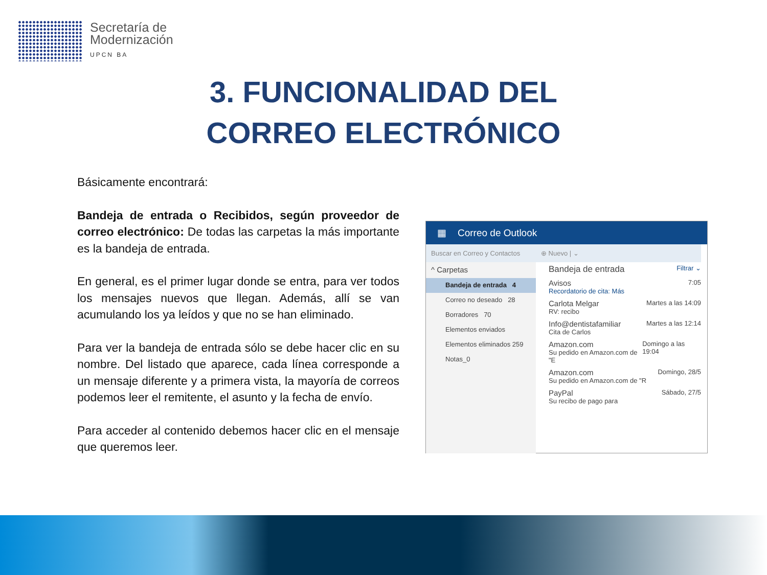Secretaría de
Modernización
UPCN BA
3. FUNCIONALIDAD DEL
CORREO ELECTRÓNICO
Básicamente encontrará:
Bandeja de entrada o Recibidos, según proveedor de correo electrónico: De todas las carpetas la más importante es la bandeja de entrada.
En general, es el primer lugar donde se entra, para ver todos los mensajes nuevos que llegan. Además, allí se van acumulando los ya leídos y que no se han eliminado.
Para ver la bandeja de entrada sólo se debe hacer clic en su nombre. Del listado que aparece, cada línea corresponde a un mensaje diferente y a primera vista, la mayoría de correos podemos leer el remitente, el asunto y la fecha de envío.
Para acceder al contenido debemos hacer clic en el mensaje que queremos leer.
▦ Correo de Outlook
Buscar en Correo y Contactos
^ Carpetas
Bandeja de entrada 4
Correo no deseado 28
Borradores 70
Elementos enviados
Elementos eliminados 259
Notas_0
⊕ Nuevo | ⌄
Bandeja de entrada Filtrar ⌄
Avisos
Recordatorio de cita: Más 7:05
Carlota Melgar
RV: recibo Martes a las 14:09
Info@dentistafamiliar
Cita de Carlos Martes a las 12:14
Amazon.com
Su pedido en Amazon.com de "E Domingo a las 19:04
Amazon.com
Su pedido en Amazon.com de "R Domingo, 28/5
PayPal
Su recibo de pago para Sábado, 27/5